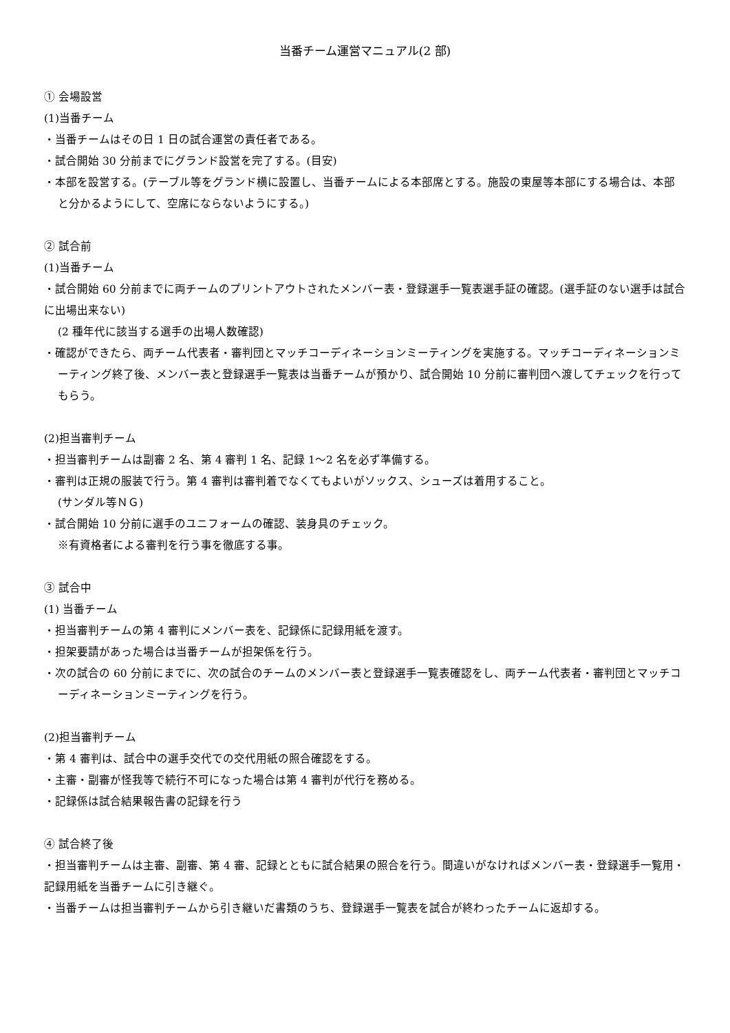当番チーム運営マニュアル(2 部)
① 会場設営
(1)当番チーム
・当番チームはその日 1 日の試合運営の責任者である。
・試合開始 30 分前までにグランド設営を完了する。(目安)
・本部を設営する。(テーブル等をグランド横に設置し、当番チームによる本部席とする。施設の東屋等本部にする場合は、本部と分かるようにして、空席にならないようにする。)
② 試合前
(1)当番チーム
・試合開始 60 分前までに両チームのプリントアウトされたメンバー表・登録選手一覧表選手証の確認。(選手証のない選手は試合に出場出来ない)
(2 種年代に該当する選手の出場人数確認)
・確認ができたら、両チーム代表者・審判団とマッチコーディネーションミーティングを実施する。マッチコーディネーションミーティング終了後、メンバー表と登録選手一覧表は当番チームが預かり、試合開始 10 分前に審判団へ渡してチェックを行ってもらう。
(2)担当審判チーム
・担当審判チームは副審 2 名、第 4 審判 1 名、記録 1～2 名を必ず準備する。
・審判は正規の服装で行う。第 4 審判は審判着でなくてもよいがソックス、シューズは着用すること。
(サンダル等ＮＧ)
・試合開始 10 分前に選手のユニフォームの確認、装身具のチェック。
※有資格者による審判を行う事を徹底する事。
③ 試合中
(1) 当番チーム
・担当審判チームの第 4 審判にメンバー表を、記録係に記録用紙を渡す。
・担架要請があった場合は当番チームが担架係を行う。
・次の試合の 60 分前にまでに、次の試合のチームのメンバー表と登録選手一覧表確認をし、両チーム代表者・審判団とマッチコーディネーションミーティングを行う。
(2)担当審判チーム
・第 4 審判は、試合中の選手交代での交代用紙の照合確認をする。
・主審・副審が怪我等で続行不可になった場合は第 4 審判が代行を務める。
・記録係は試合結果報告書の記録を行う
④ 試合終了後
・担当審判チームは主審、副審、第 4 審、記録とともに試合結果の照合を行う。間違いがなければメンバー表・登録選手一覧用・記録用紙を当番チームに引き継ぐ。
・当番チームは担当審判チームから引き継いだ書類のうち、登録選手一覧表を試合が終わったチームに返却する。